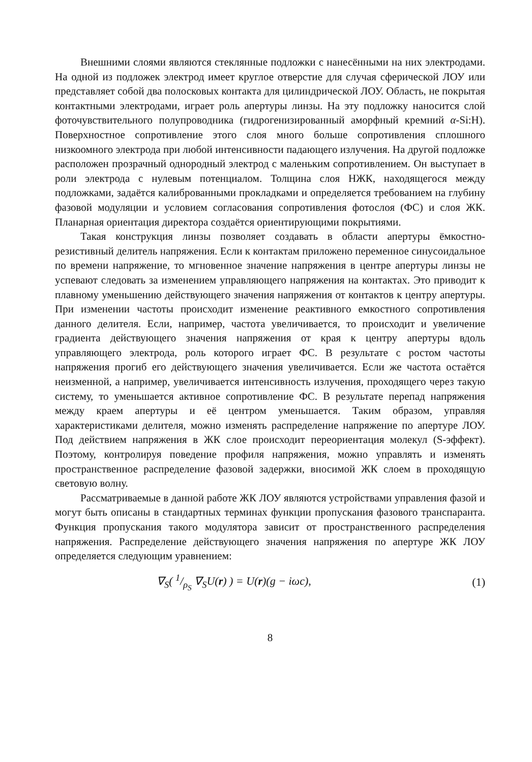Внешними слоями являются стеклянные подложки с нанесёнными на них электродами. На одной из подложек электрод имеет круглое отверстие для случая сферической ЛОУ или представляет собой два полосковых контакта для цилиндрической ЛОУ. Область, не покрытая контактными электродами, играет роль апертуры линзы. На эту подложку наносится слой фоточувствительного полупроводника (гидрогенизированный аморфный кремний α-Si:H). Поверхностное сопротивление этого слоя много больше сопротивления сплошного низкоомного электрода при любой интенсивности падающего излучения. На другой подложке расположен прозрачный однородный электрод с маленьким сопротивлением. Он выступает в роли электрода с нулевым потенциалом. Толщина слоя НЖК, находящегося между подложками, задаётся калиброванными прокладками и определяется требованием на глубину фазовой модуляции и условием согласования сопротивления фотослоя (ФС) и слоя ЖК. Планарная ориентация директора создаётся ориентирующими покрытиями.
Такая конструкция линзы позволяет создавать в области апертуры ёмкостно-резистивный делитель напряжения. Если к контактам приложено переменное синусоидальное по времени напряжение, то мгновенное значение напряжения в центре апертуры линзы не успевают следовать за изменением управляющего напряжения на контактах. Это приводит к плавному уменьшению действующего значения напряжения от контактов к центру апертуры. При изменении частоты происходит изменение реактивного емкостного сопротивления данного делителя. Если, например, частота увеличивается, то происходит и увеличение градиента действующего значения напряжения от края к центру апертуры вдоль управляющего электрода, роль которого играет ФС. В результате с ростом частоты напряжения прогиб его действующего значения увеличивается. Если же частота остаётся неизменной, а например, увеличивается интенсивность излучения, проходящего через такую систему, то уменьшается активное сопротивление ФС. В результате перепад напряжения между краем апертуры и её центром уменьшается. Таким образом, управляя характеристиками делителя, можно изменять распределение напряжение по апертуре ЛОУ. Под действием напряжения в ЖК слое происходит переориентация молекул (S-эффект). Поэтому, контролируя поведение профиля напряжения, можно управлять и изменять пространственное распределение фазовой задержки, вносимой ЖК слоем в проходящую световую волну.
Рассматриваемые в данной работе ЖК ЛОУ являются устройствами управления фазой и могут быть описаны в стандартных терминах функции пропускания фазового транспаранта. Функция пропускания такого модулятора зависит от пространственного распределения напряжения. Распределение действующего значения напряжения по апертуре ЖК ЛОУ определяется следующим уравнением:
∇<sub>S</sub>( 1/ρ<sub>S</sub> ∇<sub>S</sub>U(r) ) = U(r)(g − iωc), (1)
8